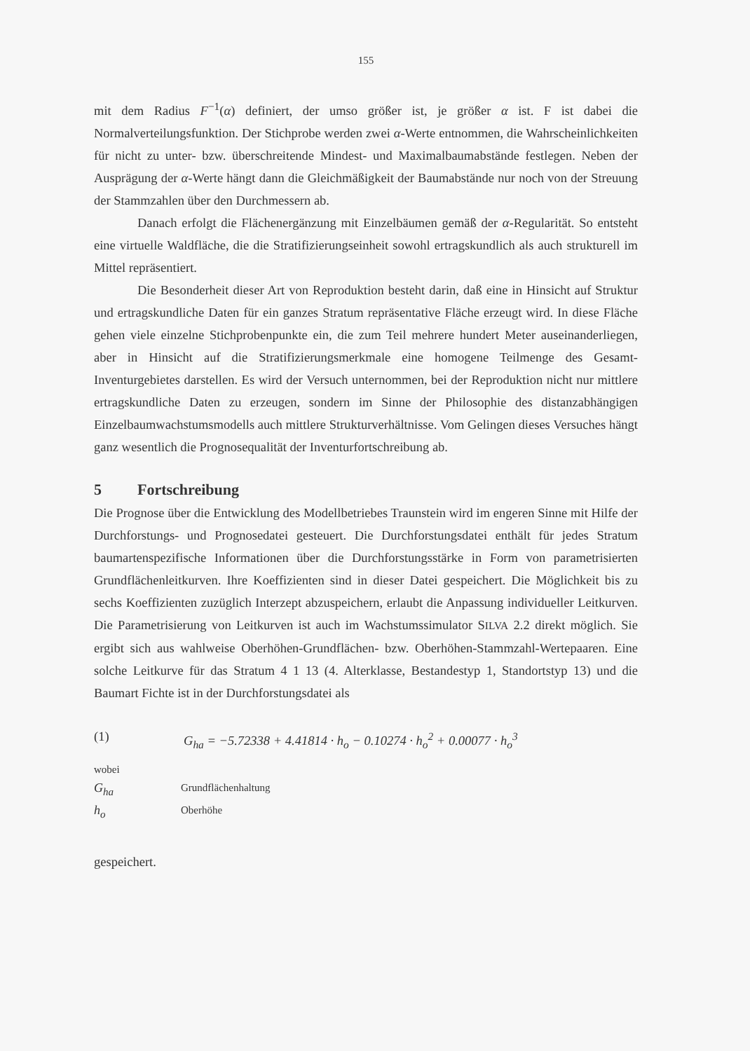155
mit dem Radius F<sup>−1</sup>(α) definiert, der umso größer ist, je größer α ist. F ist dabei die Normalverteilungsfunktion. Der Stichprobe werden zwei α-Werte entnommen, die Wahrscheinlichkeiten für nicht zu unter- bzw. überschreitende Mindest- und Maximalbaumabstände festlegen. Neben der Ausprägung der α-Werte hängt dann die Gleichmäßigkeit der Baumabstände nur noch von der Streuung der Stammzahlen über den Durchmessern ab.
Danach erfolgt die Flächenergänzung mit Einzelbäumen gemäß der α-Regularität. So entsteht eine virtuelle Waldfläche, die die Stratifizierungseinheit sowohl ertragskundlich als auch strukturell im Mittel repräsentiert.
Die Besonderheit dieser Art von Reproduktion besteht darin, daß eine in Hinsicht auf Struktur und ertragskundliche Daten für ein ganzes Stratum repräsentative Fläche erzeugt wird. In diese Fläche gehen viele einzelne Stichprobenpunkte ein, die zum Teil mehrere hundert Meter auseinanderliegen, aber in Hinsicht auf die Stratifizierungsmerkmale eine homogene Teilmenge des Gesamt-Inventurgebietes darstellen. Es wird der Versuch unternommen, bei der Reproduktion nicht nur mittlere ertragskundliche Daten zu erzeugen, sondern im Sinne der Philosophie des distanzabhängigen Einzelbaumwachstumsmodells auch mittlere Strukturverhältnisse. Vom Gelingen dieses Versuches hängt ganz wesentlich die Prognosequalität der Inventurfortschreibung ab.
5 Fortschreibung
Die Prognose über die Entwicklung des Modellbetriebes Traunstein wird im engeren Sinne mit Hilfe der Durchforstungs- und Prognosedatei gesteuert. Die Durchforstungsdatei enthält für jedes Stratum baumartenspezifische Informationen über die Durchforstungsstärke in Form von parametrisierten Grundflächenleitkurven. Ihre Koeffizienten sind in dieser Datei gespeichert. Die Möglichkeit bis zu sechs Koeffizienten zuzüglich Interzept abzuspeichern, erlaubt die Anpassung individueller Leitkurven. Die Parametrisierung von Leitkurven ist auch im Wachstumssimulator SILVA 2.2 direkt möglich. Sie ergibt sich aus wahlweise Oberhöhen-Grundflächen- bzw. Oberhöhen-Stammzahl-Wertepaaren. Eine solche Leitkurve für das Stratum 4 1 13 (4. Alterklasse, Bestandestyp 1, Standortstyp 13) und die Baumart Fichte ist in der Durchforstungsdatei als
(1) G<sub>ha</sub> = −5.72338 + 4.41814 · h<sub>o</sub> − 0.10274 · h<sub>o</sub><sup>2</sup> + 0.00077 · h<sub>o</sub><sup>3</sup>
wobei
G<sub>ha</sub> Grundflächenhaltung
h<sub>o</sub> Oberhöhe
gespeichert.